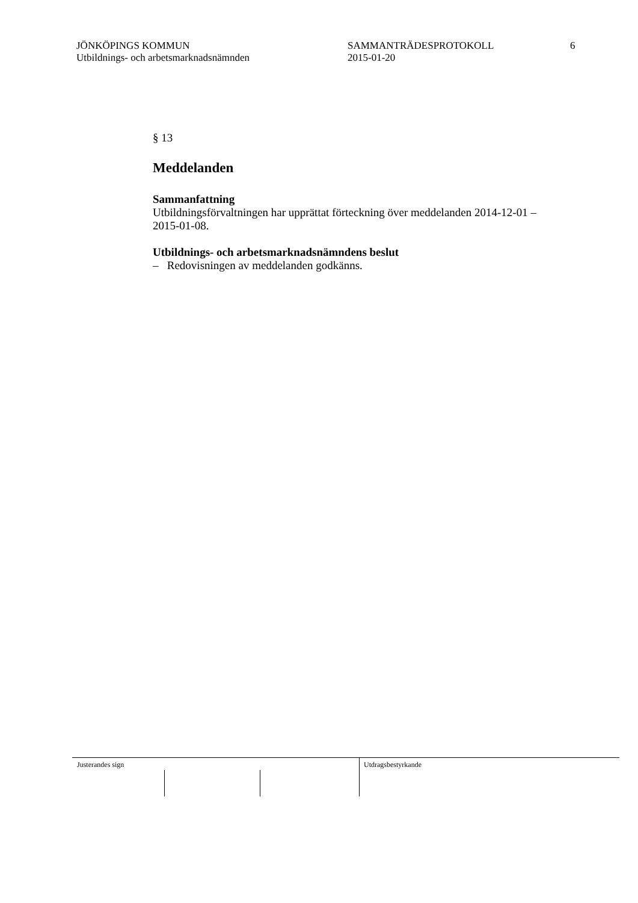JÖNKÖPINGS KOMMUN
Utbildnings- och arbetsmarknadsnämnden
SAMMANTRÄDESPROTOKOLL
2015-01-20
6
§ 13
Meddelanden
Sammanfattning
Utbildningsförvaltningen har upprättat förteckning över meddelanden 2014-12-01 – 2015-01-08.
Utbildnings- och arbetsmarknadsnämndens beslut
– Redovisningen av meddelanden godkänns.
Justerandes sign Utdragsbestyrkande